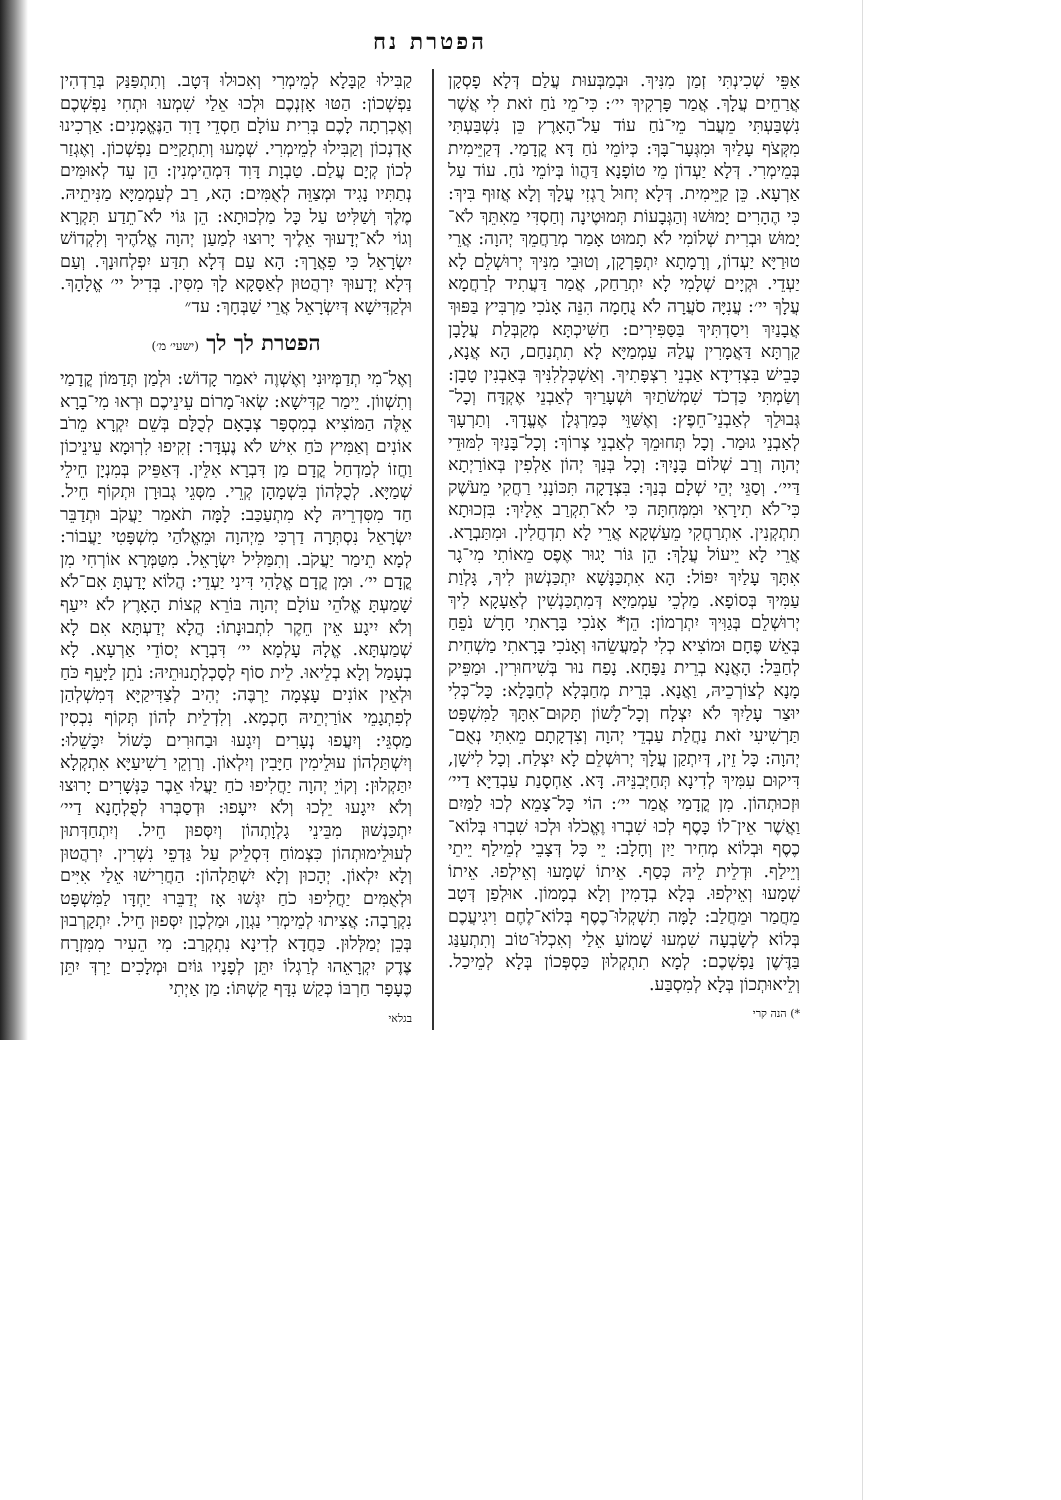הפטרת נח
אַפֵּי שְׁכִינְתִּי זְמַן מִנִּיךְ. וּבְמַבְּעוּת עֲלַם דְּלָא פָסְקָן אֲרַחֵים עֲלָךְ. אֲמַר פָּרְקִיךְ יי׳: כִּי־מֵי נֹחַ זֹאת לִי אֲשֶׁר נִשְׁבַּעְתִּי מֵעֲבֹר מֵי־נֹחַ עוֹד עַל־הָאָרֶץ כֵּן נִשְׁבַּעְתִּי מִקְּצֹף עָלַיִךְ וּמִגְּעָר־בָּךְ: כְּיוֹמֵי נֹחַ דָּא קֳדָמַי. דְּקַיֵּימִית בְּמֵימְרִי. דְּלָא יַעְדוֹן מֵי טוֹפָנָא דַּהֲווֹ בְּיוֹמֵי נֹחַ. עוֹד עַל אַרְעָא. כֵּן קַיֵּימִית. דְּלָא יְחוּל רֻגְזִי עֲלָךְ וְלָא אֲזוּף בִּיךְ: כִּי הֶהָרִים יָמוּשׁוּ וְהַגְּבָעוֹת תְּמוּטֶינָה וְחַסְדִּי מֵאִתֵּךְ לֹא־יָמוּשׁ וּבְרִית שְׁלוֹמִי לֹא תָמוּט אָמַר מְרַחֲמֵךְ יְהוָה: אֲרֵי טוּרַיָּא יַעְדוֹן, וְרָמָתָא יִתְפָּרְקָן, וְטוּבֵי מִנִּיךְ יְרוּשְׁלֵם לָא יַעְדֵי. וּקְיָים שְׁלָמִי לָא יִתְרַחַק, אֲמַר דַּעֲתִיד לְרַחֲמָא עֲלָךְ יי׳: עֲנִיָּה סֹעֲרָה לֹא נֻחָמָה הִנֵּה אָנֹכִי מַרְבִּיץ בַּפּוּךְ אֲבָנַיִךְ וִיסַדְתִּיךְ בַּסַּפִּירִים: חַשִּׁיכְתָּא מְקַבְּלַת עֲלָבָן קַרְתָּא דַּאֲמָרִין עֲלַהּ עַמְמַיָּא לָא תִתְנַחַם, הָא אֲנָא, כָּבֵישׁ בִּצְדִידָא אַבְנֵי רִצְפָּתִיךְ. וְאַשְׁכְּלְלִנִּיךְ בְּאַבְנִין טָבָן: וְשַׂמְתִּי כַּדְכֹד שִׁמְשֹׁתַיִךְ וּשְׁעָרַיִךְ לְאַבְנֵי אֶקְדָּח וְכָל־גְּבוּלֵךְ לְאַבְנֵי־חֵפֶץ: וְאֶשַּׁוֵּי כְּמַרְגְּלָן אֶעֱדָךְ. וְתַרְעָךְ לְאַבְנֵי גוּמַר. וְכָל תְּחוּמֵךְ לְאַבְנֵי צְרוֹךְ: וְכָל־בָּנַיִךְ לִמּוּדֵי יְהוָה וְרַב שְׁלוֹם בָּנָיִךְ: וְכָל בְּנַךְ יְהוֹן אַלְפִין בְּאוֹרַיְתָא דַּיי׳. וְסַגֵּי יְהֵי שְׁלָם בְּנַךְ: בִּצְדָקָה תִּכּוֹנָנִי רַחֲקִי מֵעֹשֶׁק כִּי־לֹא תִירָאִי וּמִמְּחִתָּה כִּי לֹא־תִקְרַב אֵלָיִךְ: בִּזְכוּתָא תִתְקְנִין. אִתְרַחֲקִי מֵעַשְׁקָא אֲרֵי לָא תִדְחֲלִין. וּמִתַּבְרָא. אֲרֵי לָא יֵיעוֹל עֲלָךְ: הֵן גּוֹר יָגוּר אֶפֶס מֵאוֹתִי מִי־גָר אִתָּךְ עָלַיִךְ יִפּוֹל: הָא אִתְכַּנָּשָׁא יִתְכַּנְשׁוּן לִיךְ, גָּלְוַת עַמִּיךְ בְּסוֹפָא. מַלְכֵי עַמְמַיָּא דְּמִתְכַּנְשִׁין לְאַעָקָא לִיךְ יְרוּשְׁלֵם בְּגַוִּיךְ יִתְרְמוֹן: הֵן* אָנֹכִי בָּרָאתִי חָרָשׁ נֹפֵחַ בְּאֵשׁ פֶּחָם וּמוֹצִיא כְלִי לְמַעֲשֵׂהוּ וְאָנֹכִי בָּרָאתִי מַשְׁחִית לְחַבֵּל: הָאֲנָא בְרֵית נַפָּחָא. נָפַח נוּר בְּשִׁיחוּרִין. וּמַפֵּיק מָנָא לְצוֹרְכֵיהּ, וַאֲנָא. בְּרֵית מְחַבְּלָא לְחַבָּלָא: כָּל־כְּלִי יוּצַר עָלַיִךְ לֹא יִצְלָח וְכָל־לָשׁוֹן תָּקוּם־אִתָּךְ לַמִּשְׁפָּט תַּרְשִׁיעִי זֹאת נַחֲלַת עַבְדֵי יְהוָה וְצִדְקָתָם מֵאִתִּי נְאֻם־יְהוָה: כָּל זֵין, דְּיִתְקַן עֲלָךְ יְרוּשְׁלֵם לָא יִצְלַח. וְכָל לִישָׁן, דִּיקוּם עִמִּיךְ לְדִינָא תְּחַיְּבִנֵּיהּ. דָּא. אַחְסָנַת עַבְדַיָּא דַיי׳ וּזְכוּתְהוֹן. מִן קֳדָמַי אֲמַר יי׳: הוֹי כָּל־צָמֵא לְכוּ לַמַּיִם וַאֲשֶׁר אֵין־לוֹ כָּסֶף לְכוּ שִׁבְרוּ וֶאֱכֹלוּ וּלְכוּ שִׁבְרוּ בְּלוֹא־כֶסֶף וּבְלוֹא מְחִיר יַיִן וְחָלָב: יֵי כָּל דְּצָבֵי לְמֵילַף יֵיתֵי וְיֵילַף. וּדְלֵית לֵיהּ כְּסַף. אֵיתוֹ שְׁמָעוּ וְאֵילְפוּ. אֵיתוֹ שְׁמָעוּ וְאֵילְפוּ. בְּלָא בְדָמִין וְלָא בְמָמוֹן. אוּלְפַן דְּטָב מֵחֲמַר וּמֵחֲלַב: לָמָּה תִשְׁקְלוּ־כֶסֶף בְּלוֹא־לֶחֶם וִיגִיעֲכֶם בְּלוֹא לְשָׂבְעָה שִׁמְעוּ שָׁמוֹעַ אֵלַי וְאִכְלוּ־טוֹב וְתִתְעַנַּג בַּדֶּשֶׁן נַפְשְׁכֶם: לְמָא תִתְקְלוּן כַּסְפְּכוֹן בְּלָא לְמֵיכַל. וְלֵיאוּתְכוֹן בְּלָא לְמִסְבַּע.
*) הנה קרי
קַבִּילוּ קַבָּלָא לְמֵימְרִי וְאִכוּלוּ דְּטָב. וְתִתְפַּנַּק בְּרַדְהִין נַפְשְׁכוֹן: הַטּוּ אָזְנְכֶם וּלְכוּ אֵלַי שִׁמְעוּ וּתְחִי נַפְשְׁכֶם וְאֶכְרְתָה לָכֶם בְּרִית עוֹלָם חַסְדֵי דָוִד הַנֶּאֱמָנִים: אַרְכִינוּ אֻדְנְכוֹן וְקַבִּילוּ לְמֵימְרִי. שְׁמָעוּ וְתִתְקַיַּים נַפְשְׁכוֹן. וְאֶגְזַר לְכוֹן קְיָם עֲלַם. טַבְוָת דָּוִד דִּמְהֵימְנִין: הֵן עֵד לְאוּמִּים נְתַתִּיו נָגִיד וּמְצַוֵּה לְאֻמִּים: הָא, רַב לְעַמְמַיָּא מַנִּיתֵיהּ. מֶלֶךְ וְשַׁלִּיט עַל כָּל מַלְכוּתָא: הֵן גּוֹי לֹא־תֵדַע תִּקְרָא וְגוֹי לֹא־יְדָעוּךָ אֵלֶיךָ יָרוּצוּ לְמַעַן יְהוָה אֱלֹהֶיךָ וְלִקְדוֹשׁ יִשְׂרָאֵל כִּי פֵאֲרָךְ: הָא עַם דְּלָא תִדַּע יִפְלְחוּנָךְ. וְעַם דְּלָא יְדָעוּךְ יִרְהֲטוּן לְאַסָּקָא לָךְ מִסִּין. בְּדִיל יי׳ אֱלָהָךְ. וּלְקַדִּישָׁא דְּיִשְׂרָאֵל אֲרֵי שַׁבְּחָךְ: עד״
הפטרת לך לך (ישעי׳ מ׳)
וְאֶל־מִי תְדַמְּיוּנִי וְאֶשְׁוֶה יֹאמַר קָדוֹשׁ: וּלְמַן תְּדַמּוֹן קֳדָמַי וְתִשְׁווֹן. יֵימַר קַדִּישָׁא: שְׂאוּ־מָרוֹם עֵינֵיכֶם וּרְאוּ מִי־בָרָא אֵלֶּה הַמּוֹצִיא בְמִסְפָּר צְבָאָם לְכֻלָּם בְּשֵׁם יִקְרָא מֵרֹב אוֹנִים וְאַמִּיץ כֹּחַ אִישׁ לֹא נֶעְדָּר: זְקִיפוּ לִרְוּמָא עֵינֵיכוֹן וַחֲזוֹ לְמַדְחַל קֳדָם מַן דִּבְרָא אִלֵּין. דְּאַפֵּיק בְּמִנְיָן חֵילֵי שְׁמַיָּא. לְכֻלְּהוֹן בִּשְׁמָהָן קְרֵי. מִסְּגֵי גְבוּרָן וּתְקוֹף חֵיל. חַד מִסִּדְרֵיהּ לָא מִתְעַכַּב: לָמָּה תֹאמַר יַעֲקֹב וּתְדַבֵּר יִשְׂרָאֵל נִסְתְּרָה דַרְכִּי מֵיְהוָה וּמֵאֱלֹהַי מִשְׁפָּטִי יַעֲבוֹר: לְמָא תֵימַר יַעֲקֹב. וְתִמַּלִּיל יִשְׂרָאֵל. מִטַּמְּרָא אוֹרְחִי מִן קֳדָם יי׳. וּמִן קֳדָם אֱלָהִי דִּינִי יַעְדֵי: הֲלוֹא יָדַעְתָּ אִם־לֹא שָׁמַעְתָּ אֱלֹהֵי עוֹלָם יְהוָה בּוֹרֵא קְצוֹת הָאָרֶץ לֹא יִיעַף וְלֹא יִיגָע אֵין חֵקֶר לִתְבוּנָתוֹ: הֲלָא יְדַעְתָּא אִם לָא שְׁמַעְתָּא. אֱלָהּ עָלְמָא יי׳ דִּבְרָא יְסוֹדֵי אַרְעָא. לָא בְעָמַל וְלָא בְלֵיאוּ. לֵית סוֹף לְסָכְלְתָנוּתֵיהּ: נֹתֵן לַיָּעֵף כֹּחַ וּלְאֵין אוֹנִים עָצְמָה יַרְבֶּה: יְהִיב לְצַדִּיקַיָּא דְּמִשְׁלְהַן לְפִתְגָמֵי אוֹרַיְתֵיהּ חָכְמָא. וְלִדְלֵית לְהוֹן תְּקוֹף נִכְסִין מַסְגֵּי: וְיִעֲפוּ נְעָרִים וְיִגָעוּ וּבַחוּרִים כָּשׁוֹל יִכָּשֵׁלוּ: וְיִשְׁתַּלְהוֹן עוּלֵימִין חַיָּבִין וְיִלְאוֹן. וְרַוְקֵי רַשִׁיעַיָּא אִתְקְלָא יִתַּקְלוּן: וְקוֹיֵ יְהוָה יַחֲלִיפוּ כֹחַ יַעֲלוּ אֵבֶר כַּנְּשָׁרִים יָרוּצוּ וְלֹא יִיגָעוּ יֵלְכוּ וְלֹא יִיעָפוּ: וּדְסַבְּרוּ לְפֻלְחָנָא דַיי׳ יִתְכַּנְשׁוּן מִבֵּינֵי גָלְוָתְהוֹן וְיִסְּפוּן חֵיל. וְיִתְחַדְּתוּן לְעוּלֵימוּתְהוֹן כִּצְמוֹחַ דִּסְלֵיק עַל גַּדְפֵי נִשְׁרִין. יִרְהֲטוּן וְלָא יִלְאוֹן. יְהָכוּן וְלָא יִשְׁתַּלְהוֹן: הַחֲרִישׁוּ אֵלַי אִיִּים וּלְאֻמִּים יַחֲלִיפוּ כֹחַ יִגְּשׁוּ אָז יְדַבֵּרוּ יַחְדָּו לַמִּשְׁפָּט נִקְרָבָה: אֲצִיתוּ לְמֵימְרִי נַגְוָן, וּמַלְכְוָן יִסְּפוּן חֵיל. יִתְקָרְבוּן בְּכֵן יְמַלְּלוּן. כַּחֲדָא לְדִינָא נִתְקְרַב: מִי הֵעִיר מִמִּזְרָח צֶדֶק יִקְרָאֵהוּ לְרַגְלוֹ יִתֵּן לְפָנָיו גּוֹיִם וּמְלָכִים יַרְדְּ יִתֵּן כֶּעָפָר חַרְבּוֹ כְּקַשׁ נִדָּף קַשְׁתּוֹ: מַן אַיְתִי
בגלאי